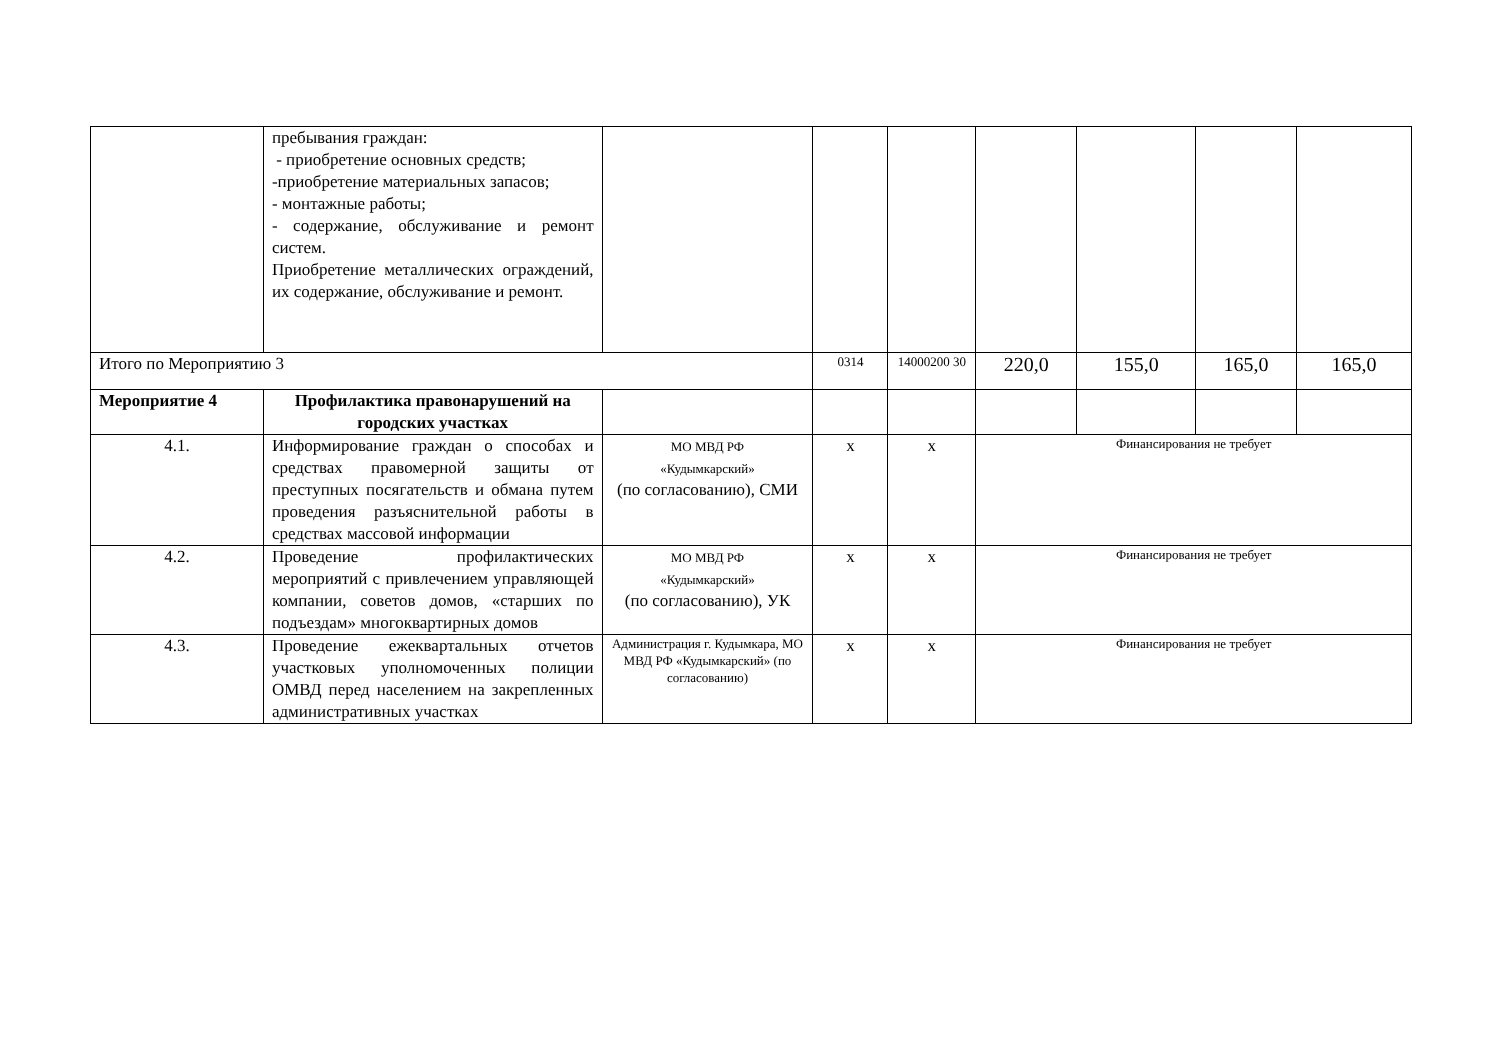| | пребывания граждан: - приобретение основных средств; -приобретение материальных запасов; - монтажные работы; - содержание, обслуживание и ремонт систем. Приобретение металлических ограждений, их содержание, обслуживание и ремонт. | | | | | | | |
| Итого по Мероприятию 3 | | | 0314 | 14000200 30 | 220,0 | 155,0 | 165,0 | 165,0 |
| Мероприятие 4 | Профилактика правонарушений на городских участках | | | | | | | |
| 4.1. | Информирование граждан о способах и средствах правомерной защиты от преступных посягательств и обмана путем проведения разъяснительной работы в средствах массовой информации | МО МВД РФ «Кудымкарский» (по согласованию), СМИ | х | х | Финансирования не требует | | | |
| 4.2. | Проведение профилактических мероприятий с привлечением управляющей компании, советов домов, «старших по подъездам» многоквартирных домов | МО МВД РФ «Кудымкарский» (по согласованию), УК | х | х | Финансирования не требует | | | |
| 4.3. | Проведение ежеквартальных отчетов участковых уполномоченных полиции ОМВД перед населением на закрепленных административных участках | Администрация г. Кудымкара, МО МВД РФ «Кудымкарский» (по согласованию) | х | х | Финансирования не требует | | | |